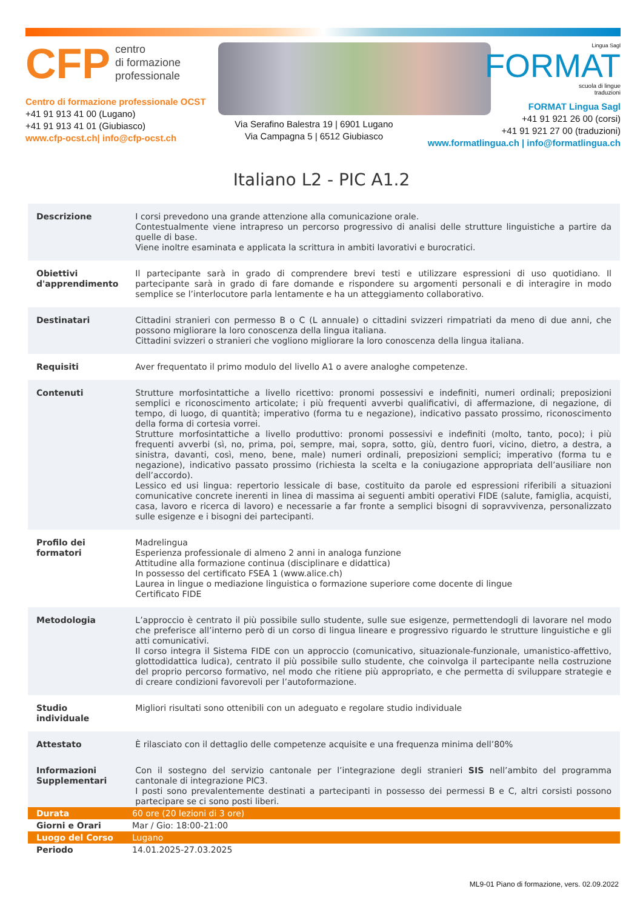CFP centro
di formazione
professionale
Centro di formazione professionale OCST
+41 91 913 41 00 (Lugano)
+41 91 913 41 01 (Giubiasco)
www.cfp-ocst.ch| info@cfp-ocst.ch
Via Serafino Balestra 19 | 6901 Lugano
Via Campagna 5 | 6512 Giubiasco
Lingua Sagl
FORMAT
scuola di lingue
traduzioni
FORMAT Lingua Sagl
+41 91 921 26 00 (corsi)
+41 91 921 27 00 (traduzioni)
www.formatlingua.ch | info@formatlingua.ch
Italiano L2 - PIC A1.2
| Descrizione | I corsi prevedono una grande attenzione alla comunicazione orale. Contestualmente viene intrapreso un percorso progressivo di analisi delle strutture linguistiche a partire da quelle di base. Viene inoltre esaminata e applicata la scrittura in ambiti lavorativi e burocratici. |
| Obiettivi d'apprendimento | Il partecipante sarà in grado di comprendere brevi testi e utilizzare espressioni di uso quotidiano. Il partecipante sarà in grado di fare domande e rispondere su argomenti personali e di interagire in modo semplice se l’interlocutore parla lentamente e ha un atteggiamento collaborativo. |
| Destinatari | Cittadini stranieri con permesso B o C (L annuale) o cittadini svizzeri rimpatriati da meno di due anni, che possono migliorare la loro conoscenza della lingua italiana. Cittadini svizzeri o stranieri che vogliono migliorare la loro conoscenza della lingua italiana. |
| Requisiti | Aver frequentato il primo modulo del livello A1 o avere analoghe competenze. |
| Contenuti | Strutture morfosintattiche a livello ricettivo: pronomi possessivi e indefiniti, numeri ordinali; preposizioni semplici e riconoscimento articolate; i più frequenti avverbi qualificativi, di affermazione, di negazione, di tempo, di luogo, di quantità; imperativo (forma tu e negazione), indicativo passato prossimo, riconoscimento della forma di cortesia vorrei. Strutture morfosintattiche a livello produttivo: pronomi possessivi e indefiniti (molto, tanto, poco); i più frequenti avverbi (sì, no, prima, poi, sempre, mai, sopra, sotto, giù, dentro fuori, vicino, dietro, a destra, a sinistra, davanti, così, meno, bene, male) numeri ordinali, preposizioni semplici; imperativo (forma tu e negazione), indicativo passato prossimo (richiesta la scelta e la coniugazione appropriata dell’ausiliare non dell’accordo). Lessico ed usi lingua: repertorio lessicale di base, costituito da parole ed espressioni riferibili a situazioni comunicative concrete inerenti in linea di massima ai seguenti ambiti operativi FIDE (salute, famiglia, acquisti, casa, lavoro e ricerca di lavoro) e necessarie a far fronte a semplici bisogni di sopravvivenza, personalizzato sulle esigenze e i bisogni dei partecipanti. |
| Profilo dei formatori | Madrelingua Esperienza professionale di almeno 2 anni in analoga funzione Attitudine alla formazione continua (disciplinare e didattica) In possesso del certificato FSEA 1 (www.alice.ch) Laurea in lingue o mediazione linguistica o formazione superiore come docente di lingue Certificato FIDE |
| Metodologia | L’approccio è centrato il più possibile sullo studente, sulle sue esigenze, permettendogli di lavorare nel modo che preferisce all’interno però di un corso di lingua lineare e progressivo riguardo le strutture linguistiche e gli atti comunicativi. Il corso integra il Sistema FIDE con un approccio (comunicativo, situazionale-funzionale, umanistico-affettivo, glottodidattica ludica), centrato il più possibile sullo studente, che coinvolga il partecipante nella costruzione del proprio percorso formativo, nel modo che ritiene più appropriato, e che permetta di sviluppare strategie e di creare condizioni favorevoli per l’autoformazione. |
| Studio individuale | Migliori risultati sono ottenibili con un adeguato e regolare studio individuale |
| Attestato | È rilasciato con il dettaglio delle competenze acquisite e una frequenza minima dell’80% |
| Informazioni Supplementari | Con il sostegno del servizio cantonale per l’integrazione degli stranieri SIS nell’ambito del programma cantonale di integrazione PIC3. I posti sono prevalentemente destinati a partecipanti in possesso dei permessi B e C, altri corsisti possono partecipare se ci sono posti liberi. |
| Durata | 60 ore (20 lezioni di 3 ore) |
| Giorni e Orari | Mar / Gio: 18:00-21:00 |
| Luogo del Corso | Lugano |
| Periodo | 14.01.2025-27.03.2025 |
ML9-01 Piano di formazione, vers. 02.09.2022